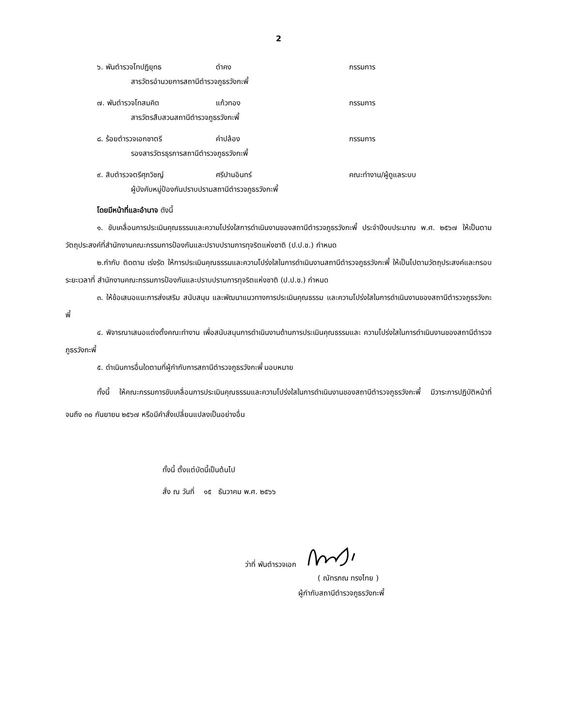2
๖. พันตำรวจโทปฏิยุทธ ดำคง กรรมการ
สารวัตรอำนวยการสถานีตำรวจภูธรวังกะพี้
๗. พันตำรวจโทสมคิด แก้วทอง กรรมการ
สารวัตรสืบสวนสถานีตำรวจภูธรวังกะพี้
๘. ร้อยตำรวจเอกชาตรี คำปล้อง กรรมการ
รองสารวัตรธุรการสถานีตำรวจภูธรวังกะพี้
๙. สิบตำรวจตรีศุภวิชญ์ ศรีปานอินทร์ คณะทำงาน/ผู้ดูแลระบบ
ผู้บังคับหมู่ป้องกันปราบปรามสถานีตำรวจภูธรวังกะพี้
โดยมีหน้าที่และอำนาจ ดังนี้
๑. ขับเคลื่อนการประเมินคุณธรรมและความโปร่งใสการดำเนินงานของสถานีตำรวจภูธรวังกะพี้ ประจำปีงบประมาณ พ.ศ. ๒๕๖๗ ให้เป็นตามวัตถุประสงค์ที่สำนักงานคณะกรรมการป้องกันและปราบปรามการทุจริตแห่งชาติ (ป.ป.ช.) กำหนด
๒.กำกับ ติดตาม เร่งรัด ให้การประเมินคุณธรรมและความโปร่งใสในการดำเนินงานสถานีตำรวจภูธรวังกะพี้ ให้เป็นไปตามวัตถุประสงค์และกรอบระยะเวลาที่ สำนักงานคณะกรรมการป้องกันและปราบปรามการทุจริตแห่งชาติ (ป.ป.ช.) กำหนด
๓. ให้ข้อเสนอแนะการส่งเสริม สนับสนุน และพัฒนาแนวทางการประเมินคุณธรรม และความโปร่งใสในการดำเนินงานของสถานีตำรวจภูธรวังกะพี้
๔. พิจารณาเสนอแต่งตั้งคณะทำงาน เพื่อสนับสนุนการดำเนินงานด้านการประเมินคุณธรรมและ ความโปร่งใสในการดำเนินงานของสถานีตำรวจภูธรวังกะพี้
๕. ดำเนินการอื่นใดตามที่ผู้กำกับการสถานีตำรวจภูธรวังกะพี้ มอบหมาย
ทั้งนี้ ให้คณะกรรมการขับเคลื่อนการประเมินคุณธรรมและความโปร่งใสในการดำเนินงานของสถานีตำรวจภูธรวังกะพี้ มีวาระการปฏิบัติหน้าที่จนถึง ๓๐ กันยายน ๒๕๖๗ หรือมีคำสั่งเปลี่ยนแปลงเป็นอย่างอื่น
ทั้งนี้ ตั้งแต่บัดนี้เป็นต้นไป
สั่ง ณ วันที่ ๑๕ ธันวาคม พ.ศ. ๒๕๖๖
ว่าที่ พันตำรวจเอก
( ณัทรภณ ทรงไทย )
ผู้กำกับสถานีตำรวจภูธรวังกะพี้